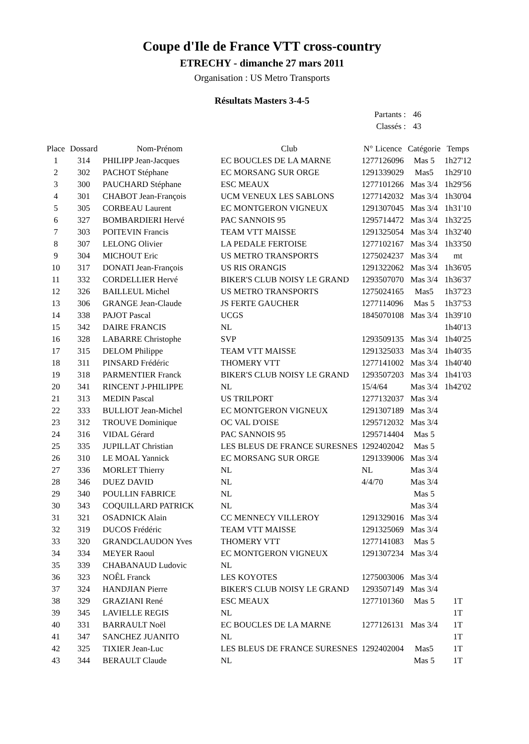Coupe d'Ile de France VTT cross-country
ETRECHY - dimanche 27 mars 2011
Organisation : US Metro Transports
Résultats Masters 3-4-5
| Partants : | 46 |
| Classés : | 43 |
| Place | Dossard | Nom-Prénom | Club | N° Licence | Catégorie | Temps |
| --- | --- | --- | --- | --- | --- | --- |
| 1 | 314 | PHILIPP Jean-Jacques | EC BOUCLES DE LA MARNE | 1277126096 | Mas 5 | 1h27'12 |
| 2 | 302 | PACHOT Stéphane | EC MORSANG SUR ORGE | 1291339029 | Mas5 | 1h29'10 |
| 3 | 300 | PAUCHARD Stéphane | ESC MEAUX | 1277101266 | Mas 3/4 | 1h29'56 |
| 4 | 301 | CHABOT Jean-François | UCM VENEUX LES SABLONS | 1277142032 | Mas 3/4 | 1h30'04 |
| 5 | 305 | CORBEAU Laurent | EC MONTGERON VIGNEUX | 1291307045 | Mas 3/4 | 1h31'10 |
| 6 | 327 | BOMBARDIERI Hervé | PAC SANNOIS 95 | 1295714472 | Mas 3/4 | 1h32'25 |
| 7 | 303 | POITEVIN Francis | TEAM VTT MAISSE | 1291325054 | Mas 3/4 | 1h32'40 |
| 8 | 307 | LELONG Olivier | LA PEDALE FERTOISE | 1277102167 | Mas 3/4 | 1h33'50 |
| 9 | 304 | MICHOUT Eric | US METRO TRANSPORTS | 1275024237 | Mas 3/4 | mt |
| 10 | 317 | DONATI Jean-François | US RIS ORANGIS | 1291322062 | Mas 3/4 | 1h36'05 |
| 11 | 332 | CORDELLIER Hervé | BIKER'S CLUB NOISY LE GRAND | 1293507070 | Mas 3/4 | 1h36'37 |
| 12 | 326 | BAILLEUL Michel | US METRO TRANSPORTS | 1275024165 | Mas5 | 1h37'23 |
| 13 | 306 | GRANGE Jean-Claude | JS FERTE GAUCHER | 1277114096 | Mas 5 | 1h37'53 |
| 14 | 338 | PAJOT Pascal | UCGS | 1845070108 | Mas 3/4 | 1h39'10 |
| 15 | 342 | DAIRE FRANCIS | NL | | | 1h40'13 |
| 16 | 328 | LABARRE Christophe | SVP | 1293509135 | Mas 3/4 | 1h40'25 |
| 17 | 315 | DELOM Philippe | TEAM VTT MAISSE | 1291325033 | Mas 3/4 | 1h40'35 |
| 18 | 311 | PINSARD Frédéric | THOMERY VTT | 1277141002 | Mas 3/4 | 1h40'40 |
| 19 | 318 | PARMENTIER Franck | BIKER'S CLUB NOISY LE GRAND | 1293507203 | Mas 3/4 | 1h41'03 |
| 20 | 341 | RINCENT J-PHILIPPE | NL | 15/4/64 | Mas 3/4 | 1h42'02 |
| 21 | 313 | MEDIN Pascal | US TRILPORT | 1277132037 | Mas 3/4 | |
| 22 | 333 | BULLIOT Jean-Michel | EC MONTGERON VIGNEUX | 1291307189 | Mas 3/4 | |
| 23 | 312 | TROUVE Dominique | OC VAL D'OISE | 1295712032 | Mas 3/4 | |
| 24 | 316 | VIDAL Gérard | PAC SANNOIS 95 | 1295714404 | Mas 5 | |
| 25 | 335 | JUPILLAT Christian | LES BLEUS DE FRANCE SURESNES | 1292402042 | Mas 5 | |
| 26 | 310 | LE MOAL Yannick | EC MORSANG SUR ORGE | 1291339006 | Mas 3/4 | |
| 27 | 336 | MORLET Thierry | NL | NL | Mas 3/4 | |
| 28 | 346 | DUEZ DAVID | NL | 4/4/70 | Mas 3/4 | |
| 29 | 340 | POULLIN FABRICE | NL | | Mas 5 | |
| 30 | 343 | COQUILLARD PATRICK | NL | | Mas 3/4 | |
| 31 | 321 | OSADNICK Alain | CC MENNECY VILLEROY | 1291329016 | Mas 3/4 | |
| 32 | 319 | DUCOS Frédéric | TEAM VTT MAISSE | 1291325069 | Mas 3/4 | |
| 33 | 320 | GRANDCLAUDON Yves | THOMERY VTT | 1277141083 | Mas 5 | |
| 34 | 334 | MEYER Raoul | EC MONTGERON VIGNEUX | 1291307234 | Mas 3/4 | |
| 35 | 339 | CHABANAUD Ludovic | NL | | | |
| 36 | 323 | NOÊL Franck | LES KOYOTES | 1275003006 | Mas 3/4 | |
| 37 | 324 | HANDJIAN Pierre | BIKER'S CLUB NOISY LE GRAND | 1293507149 | Mas 3/4 | |
| 38 | 329 | GRAZIANI René | ESC MEAUX | 1277101360 | Mas 5 | 1T |
| 39 | 345 | LAVIELLE REGIS | NL | | | 1T |
| 40 | 331 | BARRAULT Noël | EC BOUCLES DE LA MARNE | 1277126131 | Mas 3/4 | 1T |
| 41 | 347 | SANCHEZ JUANITO | NL | | | 1T |
| 42 | 325 | TIXIER Jean-Luc | LES BLEUS DE FRANCE SURESNES | 1292402004 | Mas5 | 1T |
| 43 | 344 | BERAULT Claude | NL | | Mas 5 | 1T |